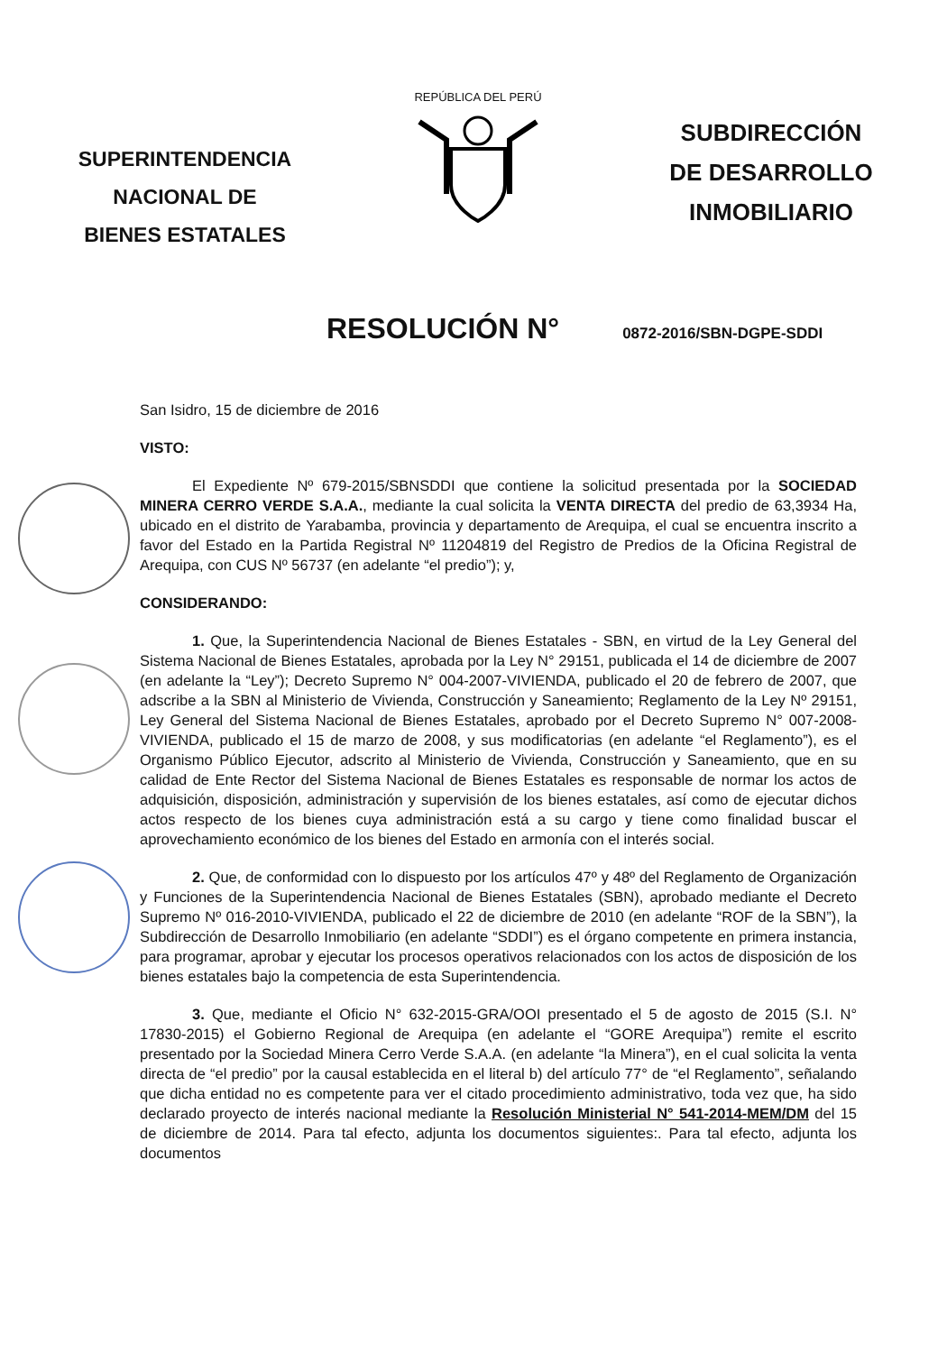SUPERINTENDENCIA
NACIONAL DE
BIENES ESTATALES
REPÚBLICA DEL PERÚ
SUBDIRECCIÓN
DE DESARROLLO
INMOBILIARIO
RESOLUCIÓN N°
0872-2016/SBN-DGPE-SDDI
San Isidro, 15 de diciembre de 2016
VISTO:
El Expediente Nº 679-2015/SBNSDDI que contiene la solicitud presentada por la SOCIEDAD MINERA CERRO VERDE S.A.A., mediante la cual solicita la VENTA DIRECTA del predio de 63,3934 Ha, ubicado en el distrito de Yarabamba, provincia y departamento de Arequipa, el cual se encuentra inscrito a favor del Estado en la Partida Registral Nº 11204819 del Registro de Predios de la Oficina Registral de Arequipa, con CUS Nº 56737 (en adelante “el predio”); y,
CONSIDERANDO:
1. Que, la Superintendencia Nacional de Bienes Estatales - SBN, en virtud de la Ley General del Sistema Nacional de Bienes Estatales, aprobada por la Ley N° 29151, publicada el 14 de diciembre de 2007 (en adelante la “Ley”); Decreto Supremo N° 004-2007-VIVIENDA, publicado el 20 de febrero de 2007, que adscribe a la SBN al Ministerio de Vivienda, Construcción y Saneamiento; Reglamento de la Ley Nº 29151, Ley General del Sistema Nacional de Bienes Estatales, aprobado por el Decreto Supremo N° 007-2008-VIVIENDA, publicado el 15 de marzo de 2008, y sus modificatorias (en adelante “el Reglamento”), es el Organismo Público Ejecutor, adscrito al Ministerio de Vivienda, Construcción y Saneamiento, que en su calidad de Ente Rector del Sistema Nacional de Bienes Estatales es responsable de normar los actos de adquisición, disposición, administración y supervisión de los bienes estatales, así como de ejecutar dichos actos respecto de los bienes cuya administración está a su cargo y tiene como finalidad buscar el aprovechamiento económico de los bienes del Estado en armonía con el interés social.
2. Que, de conformidad con lo dispuesto por los artículos 47º y 48º del Reglamento de Organización y Funciones de la Superintendencia Nacional de Bienes Estatales (SBN), aprobado mediante el Decreto Supremo Nº 016-2010-VIVIENDA, publicado el 22 de diciembre de 2010 (en adelante “ROF de la SBN”), la Subdirección de Desarrollo Inmobiliario (en adelante “SDDI”) es el órgano competente en primera instancia, para programar, aprobar y ejecutar los procesos operativos relacionados con los actos de disposición de los bienes estatales bajo la competencia de esta Superintendencia.
3. Que, mediante el Oficio N° 632-2015-GRA/OOI presentado el 5 de agosto de 2015 (S.I. N° 17830-2015) el Gobierno Regional de Arequipa (en adelante el “GORE Arequipa”) remite el escrito presentado por la Sociedad Minera Cerro Verde S.A.A. (en adelante “la Minera”), en el cual solicita la venta directa de “el predio” por la causal establecida en el literal b) del artículo 77° de “el Reglamento”, señalando que dicha entidad no es competente para ver el citado procedimiento administrativo, toda vez que, ha sido declarado proyecto de interés nacional mediante la Resolución Ministerial N° 541-2014-MEM/DM del 15 de diciembre de 2014. Para tal efecto, adjunta los documentos siguientes:. Para tal efecto, adjunta los documentos